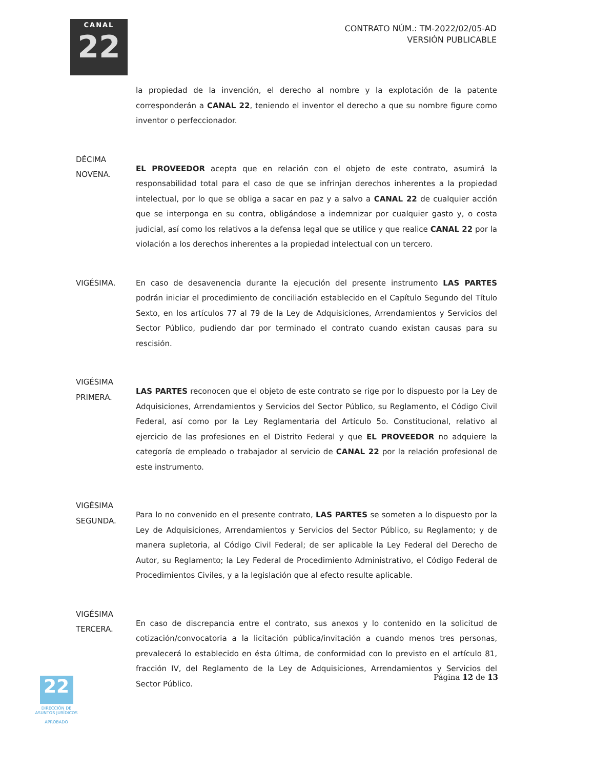CANAL
22
CONTRATO NÚM.: TM-2022/02/05-AD
VERSIÓN PUBLICABLE
la propiedad de la invención, el derecho al nombre y la explotación de la patente corresponderán a CANAL 22, teniendo el inventor el derecho a que su nombre figure como inventor o perfeccionador.
DÉCIMA
NOVENA.
EL PROVEEDOR acepta que en relación con el objeto de este contrato, asumirá la responsabilidad total para el caso de que se infrinjan derechos inherentes a la propiedad intelectual, por lo que se obliga a sacar en paz y a salvo a CANAL 22 de cualquier acción que se interponga en su contra, obligándose a indemnizar por cualquier gasto y, o costa judicial, así como los relativos a la defensa legal que se utilice y que realice CANAL 22 por la violación a los derechos inherentes a la propiedad intelectual con un tercero.
VIGÉSIMA. En caso de desavenencia durante la ejecución del presente instrumento LAS PARTES podrán iniciar el procedimiento de conciliación establecido en el Capítulo Segundo del Título Sexto, en los artículos 77 al 79 de la Ley de Adquisiciones, Arrendamientos y Servicios del Sector Público, pudiendo dar por terminado el contrato cuando existan causas para su rescisión.
VIGÉSIMA
PRIMERA.
LAS PARTES reconocen que el objeto de este contrato se rige por lo dispuesto por la Ley de Adquisiciones, Arrendamientos y Servicios del Sector Público, su Reglamento, el Código Civil Federal, así como por la Ley Reglamentaria del Artículo 5o. Constitucional, relativo al ejercicio de las profesiones en el Distrito Federal y que EL PROVEEDOR no adquiere la categoría de empleado o trabajador al servicio de CANAL 22 por la relación profesional de este instrumento.
VIGÉSIMA
SEGUNDA.
Para lo no convenido en el presente contrato, LAS PARTES se someten a lo dispuesto por la Ley de Adquisiciones, Arrendamientos y Servicios del Sector Público, su Reglamento; y de manera supletoria, al Código Civil Federal; de ser aplicable la Ley Federal del Derecho de Autor, su Reglamento; la Ley Federal de Procedimiento Administrativo, el Código Federal de Procedimientos Civiles, y a la legislación que al efecto resulte aplicable.
VIGÉSIMA
TERCERA.
En caso de discrepancia entre el contrato, sus anexos y lo contenido en la solicitud de cotización/convocatoria a la licitación pública/invitación a cuando menos tres personas, prevalecerá lo establecido en ésta última, de conformidad con lo previsto en el artículo 81, fracción IV, del Reglamento de la Ley de Adquisiciones, Arrendamientos y Servicios del Sector Público.
Página 12 de 13
22
DIRECCIÓN DE
ASUNTOS JURÍDICOS
APROBADO